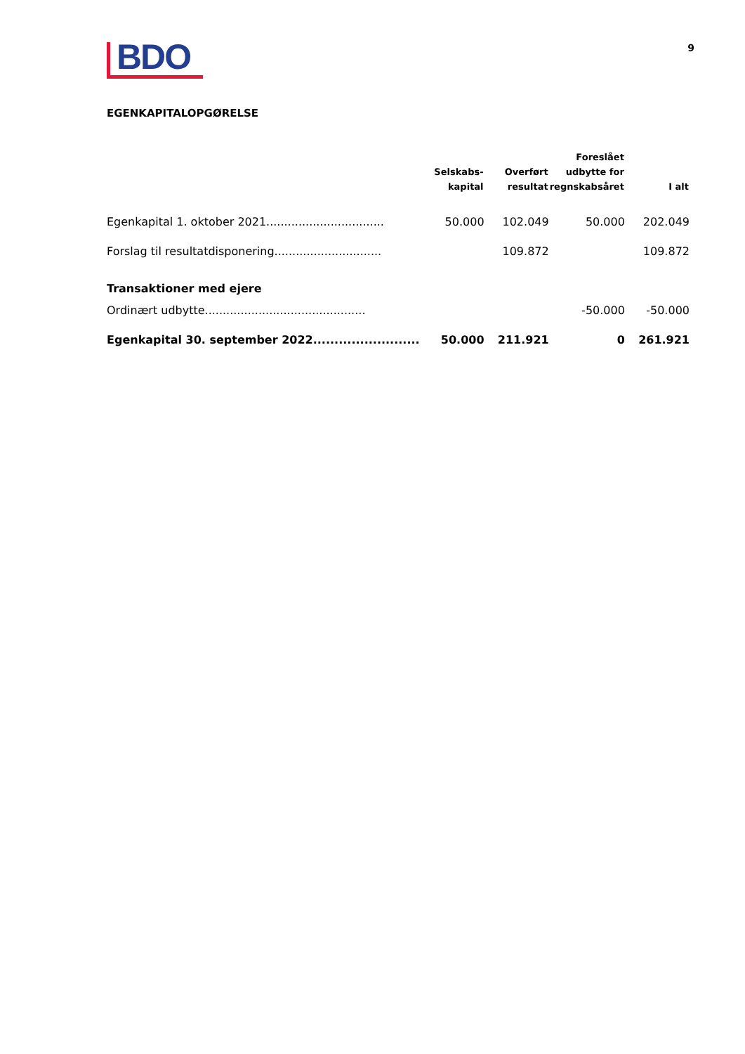BDO
9
EGENKAPITALOPGØRELSE
| | Selskabs- kapital | Overført resultat | Foreslået udbytte for regnskabsåret | I alt |
| --- | --- | --- | --- | --- |
| Egenkapital 1. oktober 2021................................. | 50.000 | 102.049 | 50.000 | 202.049 |
| Forslag til resultatdisponering.............................. | | 109.872 | | 109.872 |
| Transaktioner med ejere | | | | |
| Ordinært udbytte............................................. | | | -50.000 | -50.000 |
| Egenkapital 30. september 2022......................... | 50.000 | 211.921 | 0 | 261.921 |